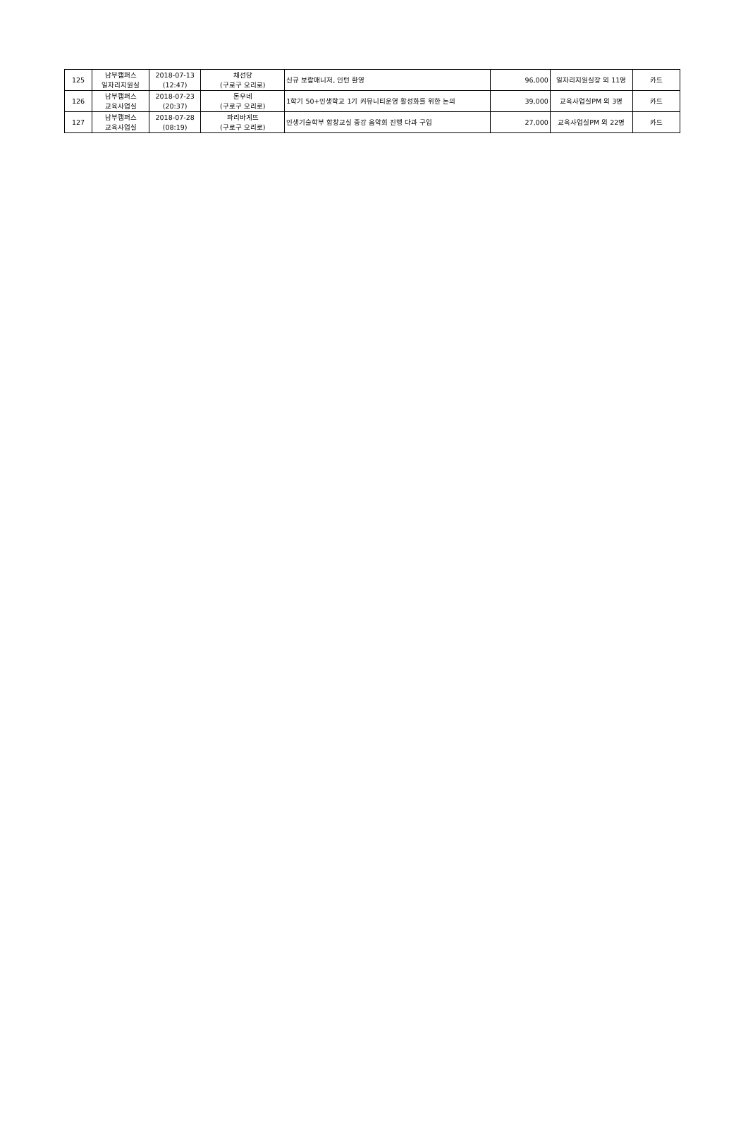| 125 | 남부캠퍼스 일자리지원실 | 2018-07-13 (12:47) | 채선당 (구로구 오리로) | 신규 보람매니저, 인턴 환영 | 96,000 | 일자리지원실장 외 11명 | 카드 |
| 126 | 남부캠퍼스 교육사업실 | 2018-07-23 (20:37) | 돈우네 (구로구 오리로) | 1학기 50+인생학교 1기 커뮤니티운영 활성화를 위한 논의 | 39,000 | 교육사업실PM 외 3명 | 카드 |
| 127 | 남부캠퍼스 교육사업실 | 2018-07-28 (08:19) | 파리바게뜨 (구로구 오리로) | 인생기술학부 합창교실 종강 음악회 진행 다과 구입 | 27,000 | 교육사업실PM 외 22명 | 카드 |